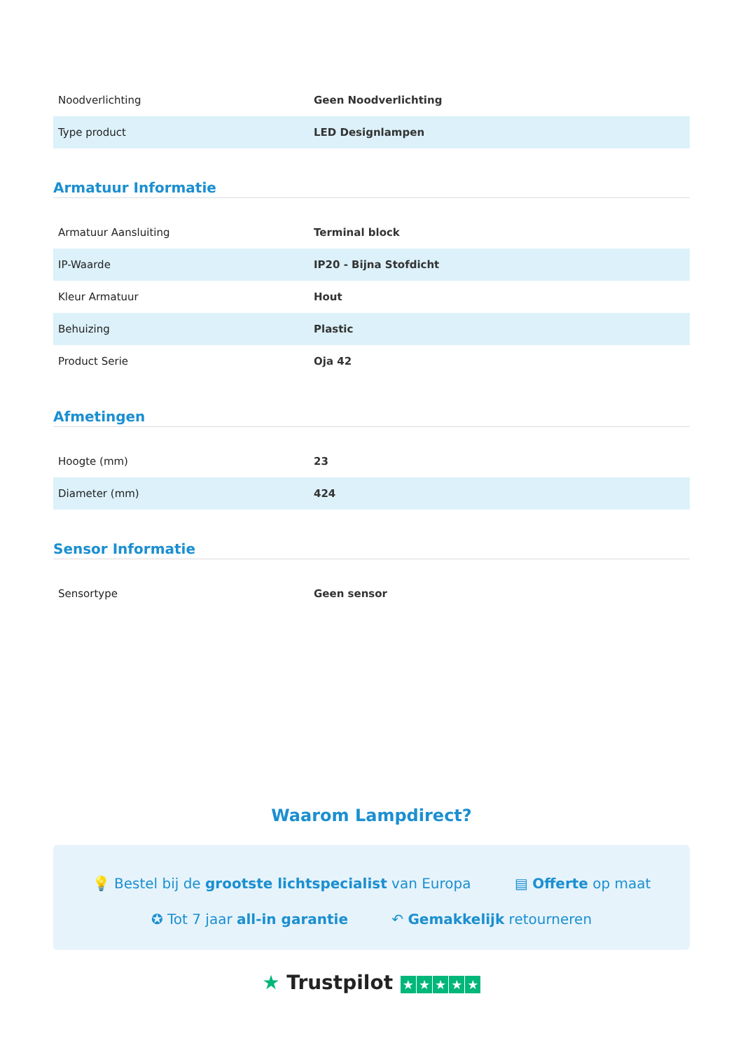| Noodverlichting | Geen Noodverlichting |
| Type product | LED Designlampen |
Armatuur Informatie
| Armatuur Aansluiting | Terminal block |
| IP-Waarde | IP20 - Bijna Stofdicht |
| Kleur Armatuur | Hout |
| Behuizing | Plastic |
| Product Serie | Oja 42 |
Afmetingen
| Hoogte (mm) | 23 |
| Diameter (mm) | 424 |
Sensor Informatie
| Sensortype | Geen sensor |
Waarom Lampdirect?
💡 Bestel bij de grootste lichtspecialist van Europa ▤ Offerte op maat
✪ Tot 7 jaar all-in garantie ↶ Gemakkelijk retourneren
★ Trustpilot ★ ★ ★ ★ ★